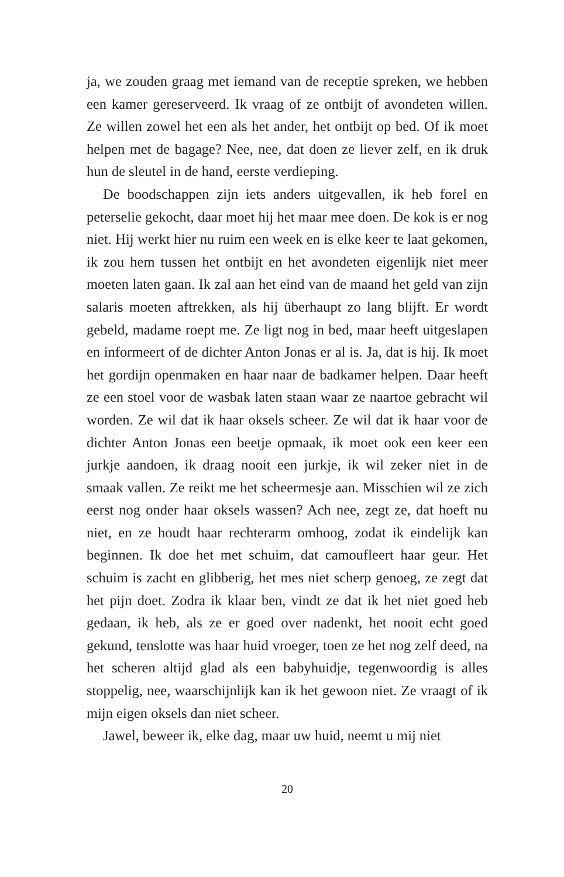ja, we zouden graag met iemand van de receptie spreken, we hebben een kamer gereserveerd. Ik vraag of ze ontbijt of avond­eten willen. Ze willen zowel het een als het ander, het ontbijt op bed. Of ik moet helpen met de bagage? Nee, nee, dat doen ze liever zelf, en ik druk hun de sleutel in de hand, eerste verdie­ping.
De boodschappen zijn iets anders uitgevallen, ik heb forel en peterselie gekocht, daar moet hij het maar mee doen. De kok is er nog niet. Hij werkt hier nu ruim een week en is elke keer te laat gekomen, ik zou hem tussen het ontbijt en het avondeten eigenlijk niet meer moeten laten gaan. Ik zal aan het eind van de maand het geld van zijn salaris moeten aftrekken, als hij überhaupt zo lang blijft. Er wordt gebeld, madame roept me. Ze ligt nog in bed, maar heeft uitgeslapen en informeert of de dichter Anton Jonas er al is. Ja, dat is hij. Ik moet het gordijn openmaken en haar naar de badkamer helpen. Daar heeft ze een stoel voor de wasbak laten staan waar ze naartoe gebracht wil worden. Ze wil dat ik haar oksels scheer. Ze wil dat ik haar voor de dichter Anton Jonas een beetje opmaak, ik moet ook een keer een jurkje aandoen, ik draag nooit een jurkje, ik wil zeker niet in de smaak vallen. Ze reikt me het scheermesje aan. Misschien wil ze zich eerst nog onder haar oksels wassen? Ach nee, zegt ze, dat hoeft nu niet, en ze houdt haar rechterarm omhoog, zodat ik eindelijk kan beginnen. Ik doe het met schuim, dat camou­fleert haar geur. Het schuim is zacht en glibberig, het mes niet scherp genoeg, ze zegt dat het pijn doet. Zodra ik klaar ben, vindt ze dat ik het niet goed heb gedaan, ik heb, als ze er goed over nadenkt, het nooit echt goed gekund, tenslotte was haar huid vroeger, toen ze het nog zelf deed, na het scheren altijd glad als een babyhuidje, tegenwoordig is alles stoppelig, nee, waar­schijnlijk kan ik het gewoon niet. Ze vraagt of ik mijn eigen oksels dan niet scheer.
Jawel, beweer ik, elke dag, maar uw huid, neemt u mij niet
20